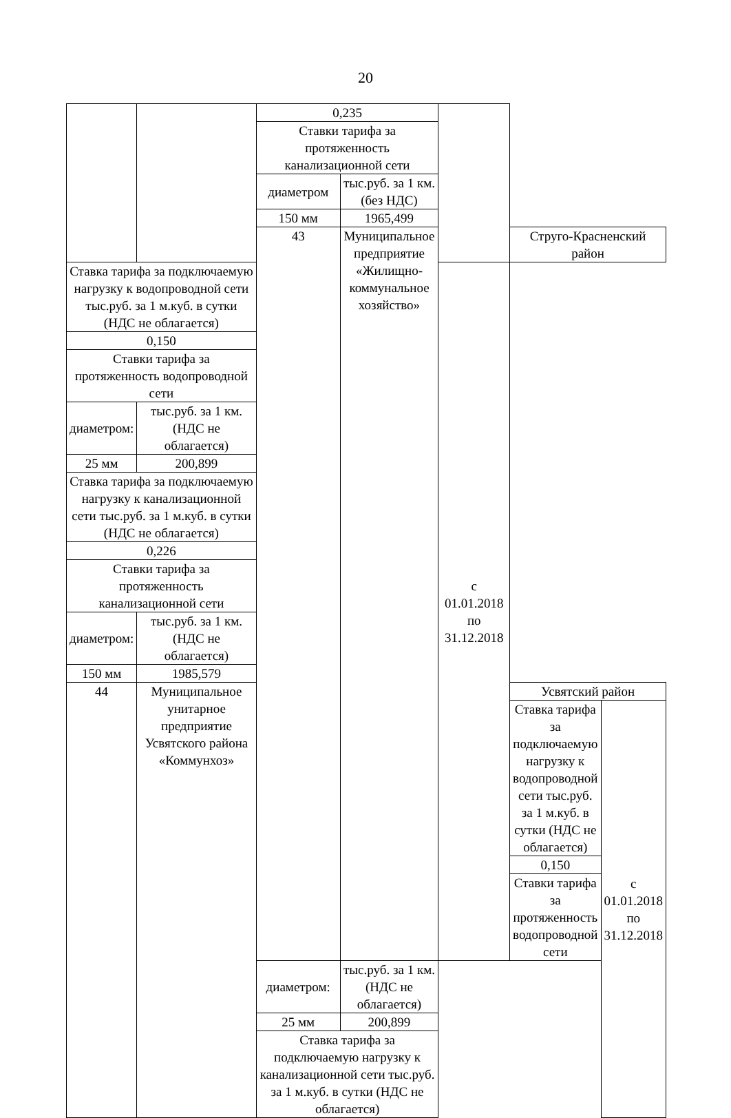20
| | | 0,235 | | | | |
| | | Ставки тарифа за протяженность канализационной сети | | | | |
| | | диаметром | тыс.руб. за 1 км. (без НДС) | | | |
| | | 150 мм | 1965,499 | | | |
| | | 43 | Муниципальное предприятие «Жилищно-коммунальное хозяйство» | | Струго-Красненский район | |
| Ставка тарифа за подключаемую нагрузку к водопроводной сети тыс.руб. за 1 м.куб. в сутки (НДС не облагается) | | | | с 01.01.2018 по 31.12.2018 | | |
| 0,150 | | | | | | |
| Ставки тарифа за протяженность водопроводной сети | | | | | | |
| диаметром: | тыс.руб. за 1 км. (НДС не облагается) | | | | | |
| 25 мм | 200,899 | | | | | |
| Ставка тарифа за подключаемую нагрузку к канализационной сети тыс.руб. за 1 м.куб. в сутки (НДС не облагается) | | | | | | |
| 0,226 | | | | | | |
| Ставки тарифа за протяженность канализационной сети | | | | | | |
| диаметром: | тыс.руб. за 1 км. (НДС не облагается) | | | | | |
| 150 мм | 1985,579 | | | | | |
| 44 | Муниципальное унитарное предприятие Усвятского района «Коммунхоз» | | | | Усвятский район | |
| | | | | | Ставка тарифа за подключаемую нагрузку к водопроводной сети тыс.руб. за 1 м.куб. в сутки (НДС не облагается) | с 01.01.2018 по 31.12.2018 |
| | | | | | 0,150 | |
| | | | | | Ставки тарифа за протяженность водопроводной сети | |
| | | диаметром: | тыс.руб. за 1 км. (НДС не облагается) | | | |
| | | 25 мм | 200,899 | | | |
| | | Ставка тарифа за подключаемую нагрузку к канализационной сети тыс.руб. за 1 м.куб. в сутки (НДС не облагается) | | | | |